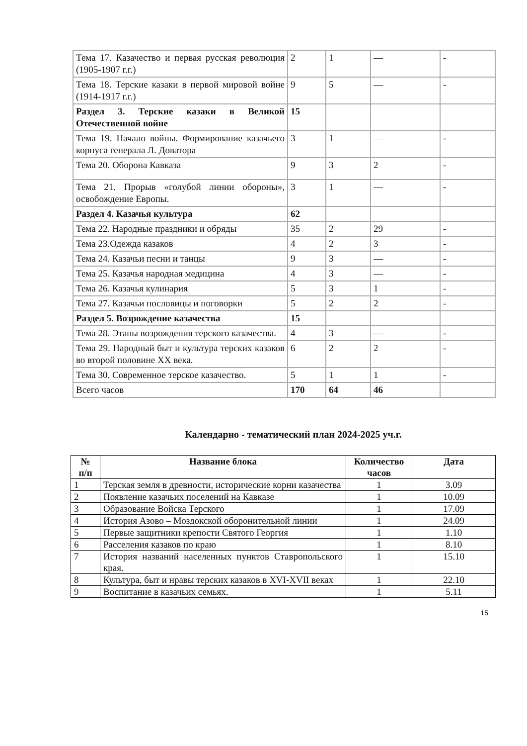| Тема 17. Казачество и первая русская революция (1905-1907 г.г.) | 2 | 1 | — | - |
| Тема 18. Терские казаки в первой мировой войне (1914-1917 г.г.) | 9 | 5 | — | - |
| Раздел 3. Терские казаки в Великой Отечественной войне | 15 | | | |
| Тема 19. Начало войны. Формирование казачьего корпуса генерала Л. Доватора | 3 | 1 | — | - |
| Тема 20. Оборона Кавказа | 9 | 3 | 2 | - |
| Тема 21. Прорыв «голубой линии обороны», освобождение Европы. | 3 | 1 | — | - |
| Раздел 4. Казачья культура | 62 | | | |
| Тема 22. Народные праздники и обряды | 35 | 2 | 29 | - |
| Тема 23.Одежда казаков | 4 | 2 | 3 | - |
| Тема 24. Казачьи песни и танцы | 9 | 3 | — | - |
| Тема 25. Казачья народная медицина | 4 | 3 | — | - |
| Тема 26. Казачья кулинария | 5 | 3 | 1 | - |
| Тема 27. Казачьи пословицы и поговорки | 5 | 2 | 2 | - |
| Раздел 5. Возрождение казачества | 15 | | | |
| Тема 28. Этапы возрождения терского казачества. | 4 | 3 | — | - |
| Тема 29. Народный быт и культура терских казаков во второй половине XX века. | 6 | 2 | 2 | - |
| Тема 30. Современное терское казачество. | 5 | 1 | 1 | - |
| Всего часов | 170 | 64 | 46 | |
Календарно - тематический план 2024-2025 уч.г.
| № п/п | Название блока | Количество часов | Дата |
| --- | --- | --- | --- |
| 1 | Терская земля в древности, исторические корни казачества | 1 | 3.09 |
| 2 | Появление казачьих поселений на Кавказе | 1 | 10.09 |
| 3 | Образование Войска Терского | 1 | 17.09 |
| 4 | История Азово – Моздокской оборонительной линии | 1 | 24.09 |
| 5 | Первые защитники крепости Святого Георгия | 1 | 1.10 |
| 6 | Расселения казаков по краю | 1 | 8.10 |
| 7 | История названий населенных пунктов Ставропольского края. | 1 | 15.10 |
| 8 | Культура, быт и нравы терских казаков в XVI-XVII веках | 1 | 22.10 |
| 9 | Воспитание в казачьих семьях. | 1 | 5.11 |
15